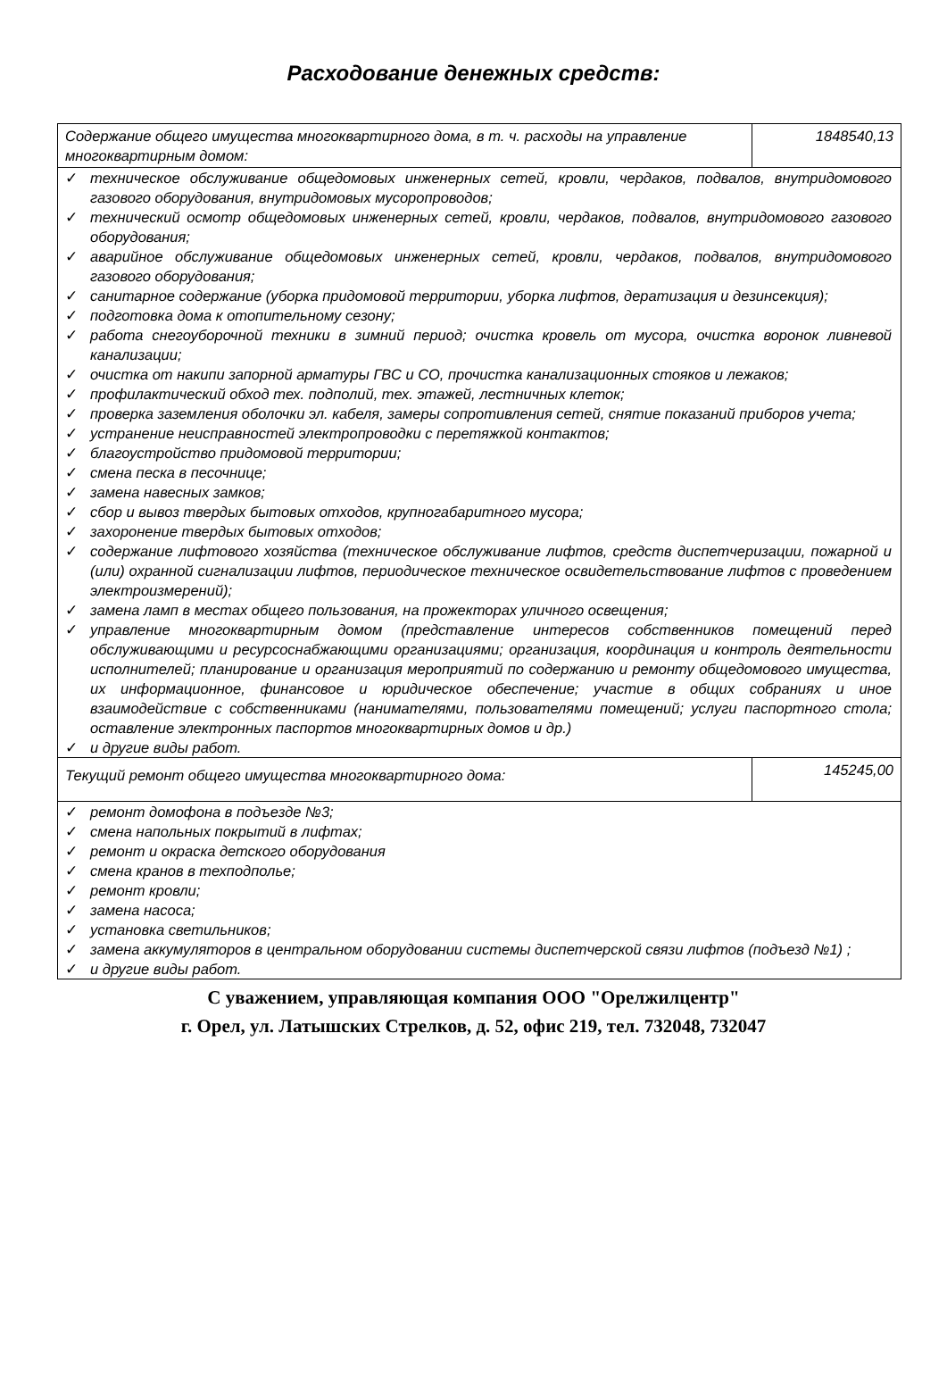Расходование денежных средств:
| Содержание общего имущества многоквартирного дома, в т. ч. расходы на управление многоквартирным домом: | 1848540,13 |
| ✓ техническое обслуживание общедомовых инженерных сетей, кровли, чердаков, подвалов, внутридомового газового оборудования, внутридомовых мусоропроводов; ✓ технический осмотр общедомовых инженерных сетей, кровли, чердаков, подвалов, внутридомового газового оборудования; ✓ аварийное обслуживание общедомовых инженерных сетей, кровли, чердаков, подвалов, внутридомового газового оборудования; ✓ санитарное содержание (уборка придомовой территории, уборка лифтов, дератизация и дезинсекция); ✓ подготовка дома к отопительному сезону; ✓ работа снегоуборочной техники в зимний период; очистка кровель от мусора, очистка воронок ливневой канализации; ✓ очистка от накипи запорной арматуры ГВС и СО, прочистка канализационных стояков и лежаков; ✓ профилактический обход тех. подполий, тех. этажей, лестничных клеток; ✓ проверка заземления оболочки эл. кабеля, замеры сопротивления сетей, снятие показаний приборов учета; ✓ устранение неисправностей электропроводки с перетяжкой контактов; ✓ благоустройство придомовой территории; ✓ смена песка в песочнице; ✓ замена навесных замков; ✓ сбор и вывоз твердых бытовых отходов, крупногабаритного мусора; ✓ захоронение твердых бытовых отходов; ✓ содержание лифтового хозяйства (техническое обслуживание лифтов, средств диспетчеризации, пожарной и (или) охранной сигнализации лифтов, периодическое техническое освидетельствование лифтов с проведением электроизмерений); ✓ замена ламп в местах общего пользования, на прожекторах уличного освещения; ✓ управление многоквартирным домом (представление интересов собственников помещений перед обслуживающими и ресурсоснабжающими организациями; организация, координация и контроль деятельности исполнителей; планирование и организация мероприятий по содержанию и ремонту общедомового имущества, их информационное, финансовое и юридическое обеспечение; участие в общих собраниях и иное взаимодействие с собственниками (нанимателями, пользователями помещений; услуги паспортного стола; оставление электронных паспортов многоквартирных домов и др.) ✓ и другие виды работ. | |
| Текущий ремонт общего имущества многоквартирного дома: | 145245,00 |
| ✓ ремонт домофона в подъезде №3; ✓ смена напольных покрытий в лифтах; ✓ ремонт и окраска детского оборудования ✓ смена кранов в техподполье; ✓ ремонт кровли; ✓ замена насоса; ✓ установка светильников; ✓ замена аккумуляторов в центральном оборудовании системы диспетчерской связи лифтов (подъезд №1) ; ✓ и другие виды работ. | |
С уважением, управляющая компания ООО "Орелжилцентр"
г. Орел, ул. Латышских Стрелков, д. 52, офис 219, тел. 732048, 732047